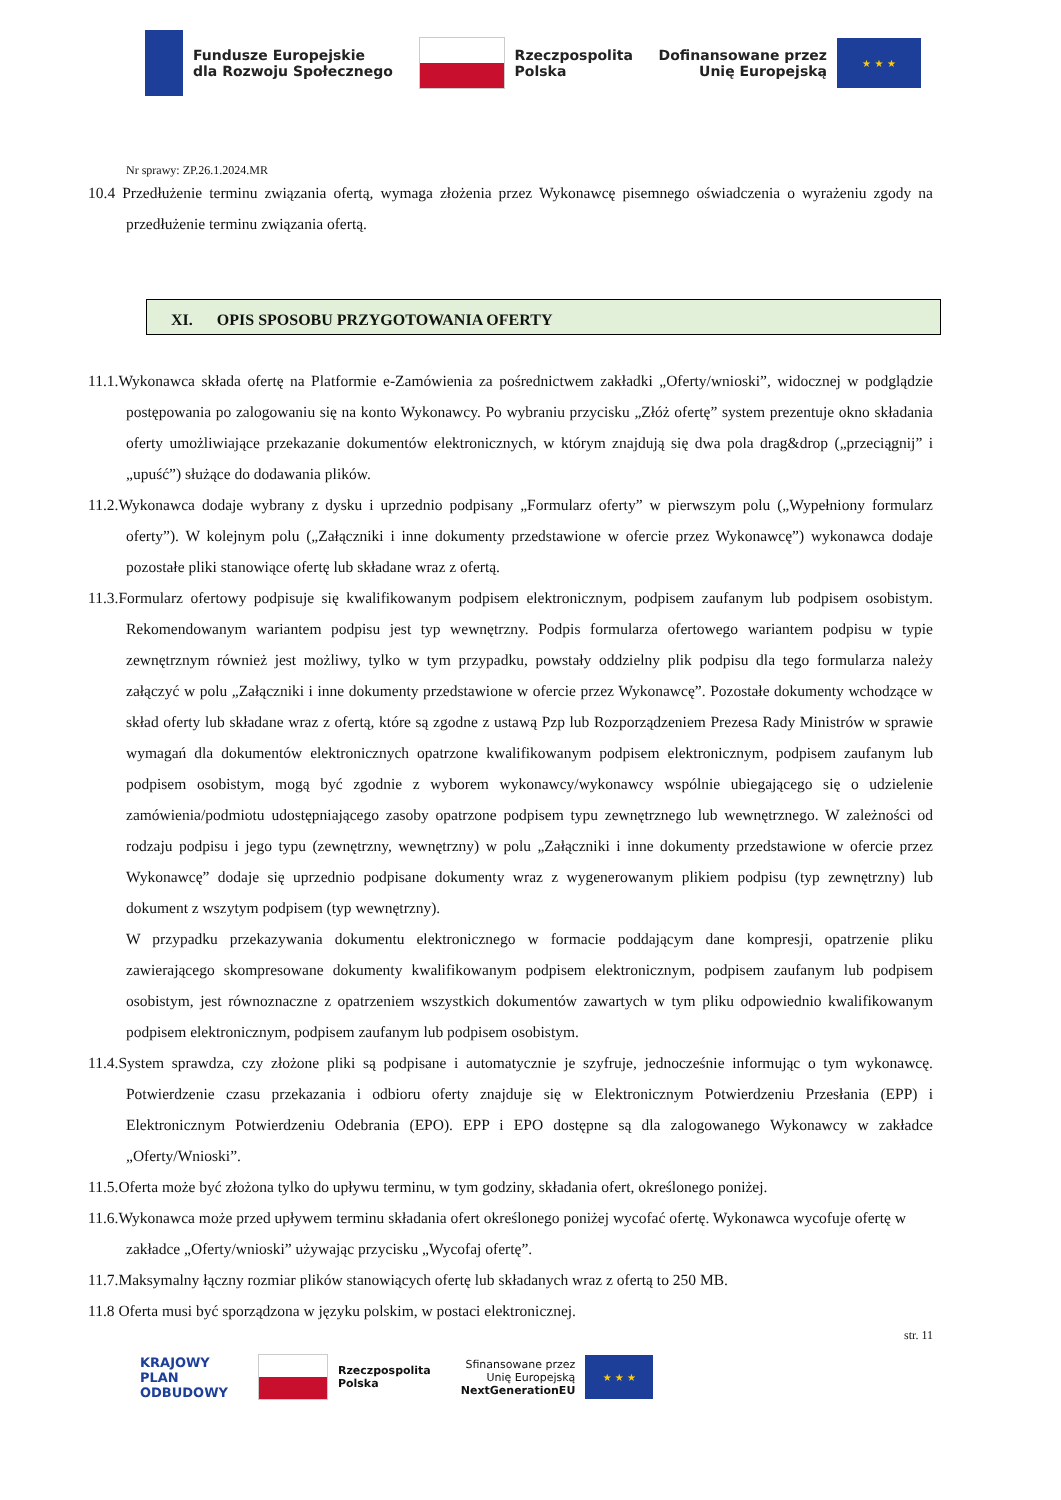Fundusze Europejskie
dla Rozwoju Społecznego
Rzeczpospolita
Polska
Dofinansowane przez
Unię Europejską
★ ★ ★
Nr sprawy: ZP.26.1.2024.MR
10.4 Przedłużenie terminu związania ofertą, wymaga złożenia przez Wykonawcę pisemnego oświadczenia o wyrażeniu zgody na przedłużenie terminu związania ofertą.
XI. OPIS SPOSOBU PRZYGOTOWANIA OFERTY
11.1.Wykonawca składa ofertę na Platformie e-Zamówienia za pośrednictwem zakładki „Oferty/wnioski”, widocznej w podglądzie postępowania po zalogowaniu się na konto Wykonawcy. Po wybraniu przycisku „Złóż ofertę” system prezentuje okno składania oferty umożliwiające przekazanie dokumentów elektronicznych, w którym znajdują się dwa pola drag&drop („przeciągnij” i „upuść”) służące do dodawania plików.
11.2.Wykonawca dodaje wybrany z dysku i uprzednio podpisany „Formularz oferty” w pierwszym polu („Wypełniony formularz oferty”). W kolejnym polu („Załączniki i inne dokumenty przedstawione w ofercie przez Wykonawcę”) wykonawca dodaje pozostałe pliki stanowiące ofertę lub składane wraz z ofertą.
11.3.Formularz ofertowy podpisuje się kwalifikowanym podpisem elektronicznym, podpisem zaufanym lub podpisem osobistym. Rekomendowanym wariantem podpisu jest typ wewnętrzny. Podpis formularza ofertowego wariantem podpisu w typie zewnętrznym również jest możliwy, tylko w tym przypadku, powstały oddzielny plik podpisu dla tego formularza należy załączyć w polu „Załączniki i inne dokumenty przedstawione w ofercie przez Wykonawcę”. Pozostałe dokumenty wchodzące w skład oferty lub składane wraz z ofertą, które są zgodne z ustawą Pzp lub Rozporządzeniem Prezesa Rady Ministrów w sprawie wymagań dla dokumentów elektronicznych opatrzone kwalifikowanym podpisem elektronicznym, podpisem zaufanym lub podpisem osobistym, mogą być zgodnie z wyborem wykonawcy/wykonawcy wspólnie ubiegającego się o udzielenie zamówienia/podmiotu udostępniającego zasoby opatrzone podpisem typu zewnętrznego lub wewnętrznego. W zależności od rodzaju podpisu i jego typu (zewnętrzny, wewnętrzny) w polu „Załączniki i inne dokumenty przedstawione w ofercie przez Wykonawcę” dodaje się uprzednio podpisane dokumenty wraz z wygenerowanym plikiem podpisu (typ zewnętrzny) lub dokument z wszytym podpisem (typ wewnętrzny).
W przypadku przekazywania dokumentu elektronicznego w formacie poddającym dane kompresji, opatrzenie pliku zawierającego skompresowane dokumenty kwalifikowanym podpisem elektronicznym, podpisem zaufanym lub podpisem osobistym, jest równoznaczne z opatrzeniem wszystkich dokumentów zawartych w tym pliku odpowiednio kwalifikowanym podpisem elektronicznym, podpisem zaufanym lub podpisem osobistym.
11.4.System sprawdza, czy złożone pliki są podpisane i automatycznie je szyfruje, jednocześnie informując o tym wykonawcę. Potwierdzenie czasu przekazania i odbioru oferty znajduje się w Elektronicznym Potwierdzeniu Przesłania (EPP) i Elektronicznym Potwierdzeniu Odebrania (EPO). EPP i EPO dostępne są dla zalogowanego Wykonawcy w zakładce „Oferty/Wnioski”.
11.5.Oferta może być złożona tylko do upływu terminu, w tym godziny, składania ofert, określonego poniżej.
11.6.Wykonawca może przed upływem terminu składania ofert określonego poniżej wycofać ofertę. Wykonawca wycofuje ofertę w
zakładce „Oferty/wnioski” używając przycisku „Wycofaj ofertę”.
11.7.Maksymalny łączny rozmiar plików stanowiących ofertę lub składanych wraz z ofertą to 250 MB.
11.8 Oferta musi być sporządzona w języku polskim, w postaci elektronicznej.
str. 11
KRAJOWY
PLAN
ODBUDOWY
Rzeczpospolita
Polska
Sfinansowane przez
Unię Europejską
NextGenerationEU
★ ★ ★